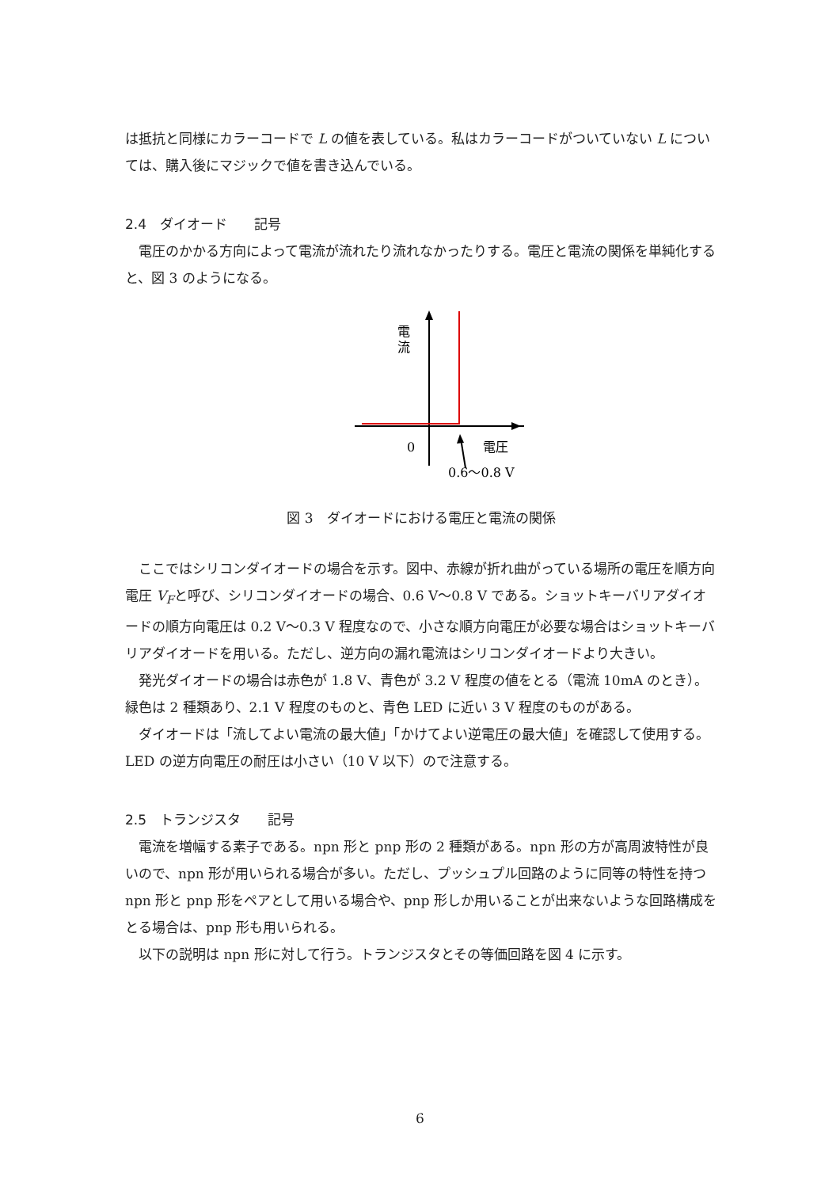は抵抗と同様にカラーコードで L の値を表している。私はカラーコードがついていない L については、購入後にマジックで値を書き込んでいる。
2.4　ダイオード　　記号
電圧のかかる方向によって電流が流れたり流れなかったりする。電圧と電流の関係を単純化すると、図 3 のようになる。
電
流
0
電圧
0.6〜0.8 V
図 3　ダイオードにおける電圧と電流の関係
ここではシリコンダイオードの場合を示す。図中、赤線が折れ曲がっている場所の電圧を順方向電圧 V<sub>F</sub>と呼び、シリコンダイオードの場合、0.6 V〜0.8 V である。ショットキーバリアダイオードの順方向電圧は 0.2 V〜0.3 V 程度なので、小さな順方向電圧が必要な場合はショットキーバリアダイオードを用いる。ただし、逆方向の漏れ電流はシリコンダイオードより大きい。
発光ダイオードの場合は赤色が 1.8 V、青色が 3.2 V 程度の値をとる（電流 10mA のとき）。緑色は 2 種類あり、2.1 V 程度のものと、青色 LED に近い 3 V 程度のものがある。
ダイオードは「流してよい電流の最大値」「かけてよい逆電圧の最大値」を確認して使用する。LED の逆方向電圧の耐圧は小さい（10 V 以下）ので注意する。
2.5　トランジスタ　　記号
電流を増幅する素子である。npn 形と pnp 形の 2 種類がある。npn 形の方が高周波特性が良いので、npn 形が用いられる場合が多い。ただし、プッシュプル回路のように同等の特性を持つ npn 形と pnp 形をペアとして用いる場合や、pnp 形しか用いることが出来ないような回路構成をとる場合は、pnp 形も用いられる。
以下の説明は npn 形に対して行う。トランジスタとその等価回路を図 4 に示す。
6